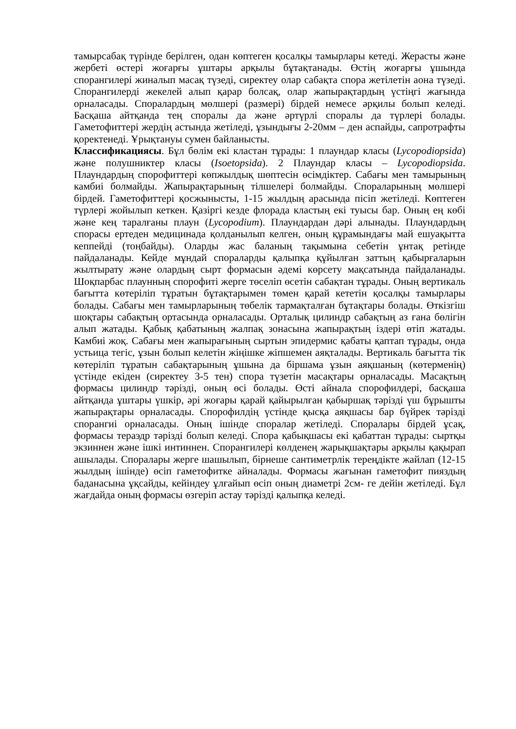тамырсабақ түрінде берілген, одан көптеген қосалқы тамырлары кетеді. Жерасты және жербеті өстері жоғарғы ұштары арқылы бұтақтанады. Өстің жоғарғы ұшында спорангилері жиналып масақ түзеді, сиректеу олар сабақта спора жетілетін аона түзеді. Спорангилерді жекелей алып қарар болсақ, олар жапырақтардың үстіңгі жағында орналасады. Споралардың мөлшері (размері) бірдей немесе әрқилы болып келеді. Басқаша айтқанда тең споралы да және әртүрлі споралы да түрлері болады. Гаметофиттері жердің астында жетіледі, ұзындығы 2-20мм – ден аспайды, сапротрафты қоректенеді. Ұрықтануы сумен байланысты.
Классификациясы. Бұл бөлім екі кластан тұрады: 1 плаундар класы (Lycopodiopsida) және полушниктер класы (Isoetopsida). 2 Плаундар класы – Lycopodiopsida. Плаундардың спорофиттері көпжылдық шөптесін өсімдіктер. Сабағы мен тамырының камбиі болмайды. Жапырақтарының тілшелері болмайды. Спораларының мөлшері бірдей. Гаметофиттері қосжынысты, 1-15 жылдың арасында пісіп жетіледі. Көптеген түрлері жойылып кеткен. Қазіргі кезде флорада кластың екі туысы бар. Оның ең көбі және кең таралғаны плаун (Lycopodium). Плаундардан дәрі алынады. Плаундардың спорасы ертеден медицинада қолданылып келген, оның құрамындағы май ешуақытта кеппейді (тоңбайды). Оларды жас баланың тақымына себетін ұнтақ ретінде пайдаланады. Кейде мұндай спораларды қалыпқа құйылған заттың қабырғаларын жылтырату және олардың сырт формасын әдемі көрсету мақсатында пайдаланады. Шоқпарбас плаунның спорофиті жерге төселіп өсетін сабақтан тұрады. Оның вертикаль бағытта көтеріліп тұратын бұтақтарымен төмен қарай кететін қосалқы тамырлары болады. Сабағы мен тамырларының төбелік тармақталған бұтақтары болады. Өткізгіш шоқтары сабақтың ортасында орналасады. Орталық цилиндр сабақтың аз ғана бөлігін алып жатады. Қабық қабатының жалпақ зонасына жапырақтың іздері өтіп жатады. Камбиі жоқ. Сабағы мен жапырағының сыртын эпидермис қабаты қаптап тұрады, онда устьица тегіс, ұзын болып келетін жіңішке жіпшемен аяқталады. Вертикаль бағытта тік көтеріліп тұратын сабақтарының ұшына да біршама ұзын аяқшаның (көтерменің) үстінде екіден (сиректеу 3-5 тен) спора түзетін масақтары орналасады. Масақтың формасы цилиндр тәрізді, оның өсі болады. Өсті айнала спорофилдері, басқаша айтқанда ұштары үшкір, әрі жоғары қарай қайырылған қабыршақ тәрізді үш бұрышты жапырақтары орналасады. Спорофилдің үстінде қысқа аяқшасы бар бүйрек тәрізді спорангиі орналасады. Оның ішінде споралар жетіледі. Споралары бірдей ұсақ, формасы тераэдр тәрізді болып келеді. Спора қабықшасы екі қабаттан тұрады: сыртқы экзиннен және ішкі интиннен. Спорангилері көлденең жарықшақтары арқылы қақырап ашылады. Споралары жерге шашылып, бірнеше сантиметрлік тереңдікте жайлап (12-15 жылдың ішінде) өсіп гаметофитке айналады. Формасы жағынан гаметофит пияздың баданасына ұқсайды, кейіндеу ұлғайып өсіп оның диаметрі 2см- ге дейін жетіледі. Бұл жағдайда оның формасы өзгеріп астау тәрізді қалыпқа келеді.